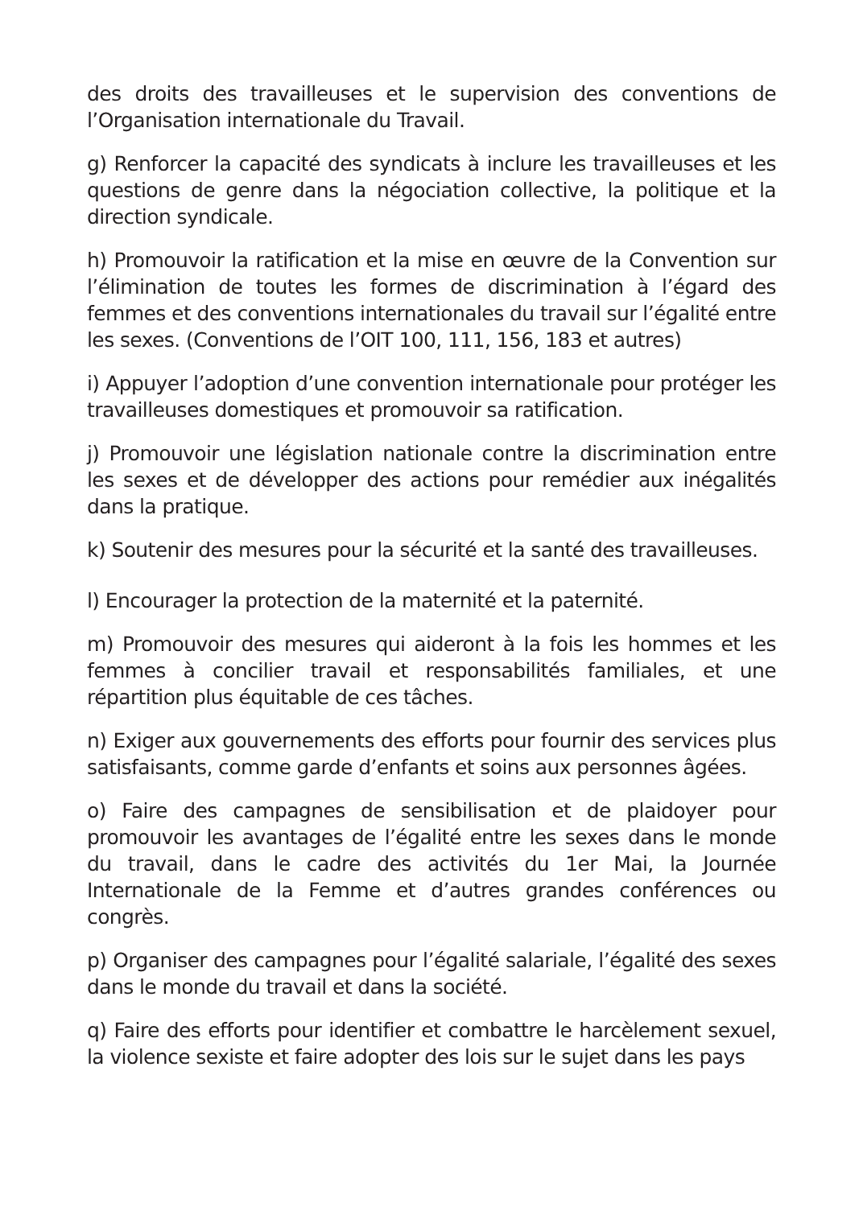des droits des travailleuses et le supervision des conventions de l’Organisation internationale du Travail.
g) Renforcer la capacité des syndicats à inclure les travailleuses et les questions de genre dans la négociation collective, la politique et la direction syndicale.
h) Promouvoir la ratification et la mise en œuvre de la Convention sur l’élimination de toutes les formes de discrimination à l’égard des femmes et des conventions internationales du travail sur l’égalité entre les sexes. (Conventions de l’OIT 100, 111, 156, 183 et autres)
i) Appuyer l’adoption d’une convention internationale pour protéger les travailleuses domestiques et promouvoir sa ratification.
j) Promouvoir une législation nationale contre la discrimination entre les sexes et de développer des actions pour remédier aux inégalités dans la pratique.
k) Soutenir des mesures pour la sécurité et la santé des travailleuses.
l) Encourager la protection de la maternité et la paternité.
m) Promouvoir des mesures qui aideront à la fois les hommes et les femmes à concilier travail et responsabilités familiales, et une répartition plus équitable de ces tâches.
n) Exiger aux gouvernements des efforts pour fournir des services plus satisfaisants, comme garde d’enfants et soins aux personnes âgées.
o) Faire des campagnes de sensibilisation et de plaidoyer pour promouvoir les avantages de l’égalité entre les sexes dans le monde du travail, dans le cadre des activités du 1er Mai, la Journée Internationale de la Femme et d’autres grandes conférences ou congrès.
p) Organiser des campagnes pour l’égalité salariale, l’égalité des sexes dans le monde du travail et dans la société.
q) Faire des efforts pour identifier et combattre le harcèlement sexuel, la violence sexiste et faire adopter des lois sur le sujet dans les pays